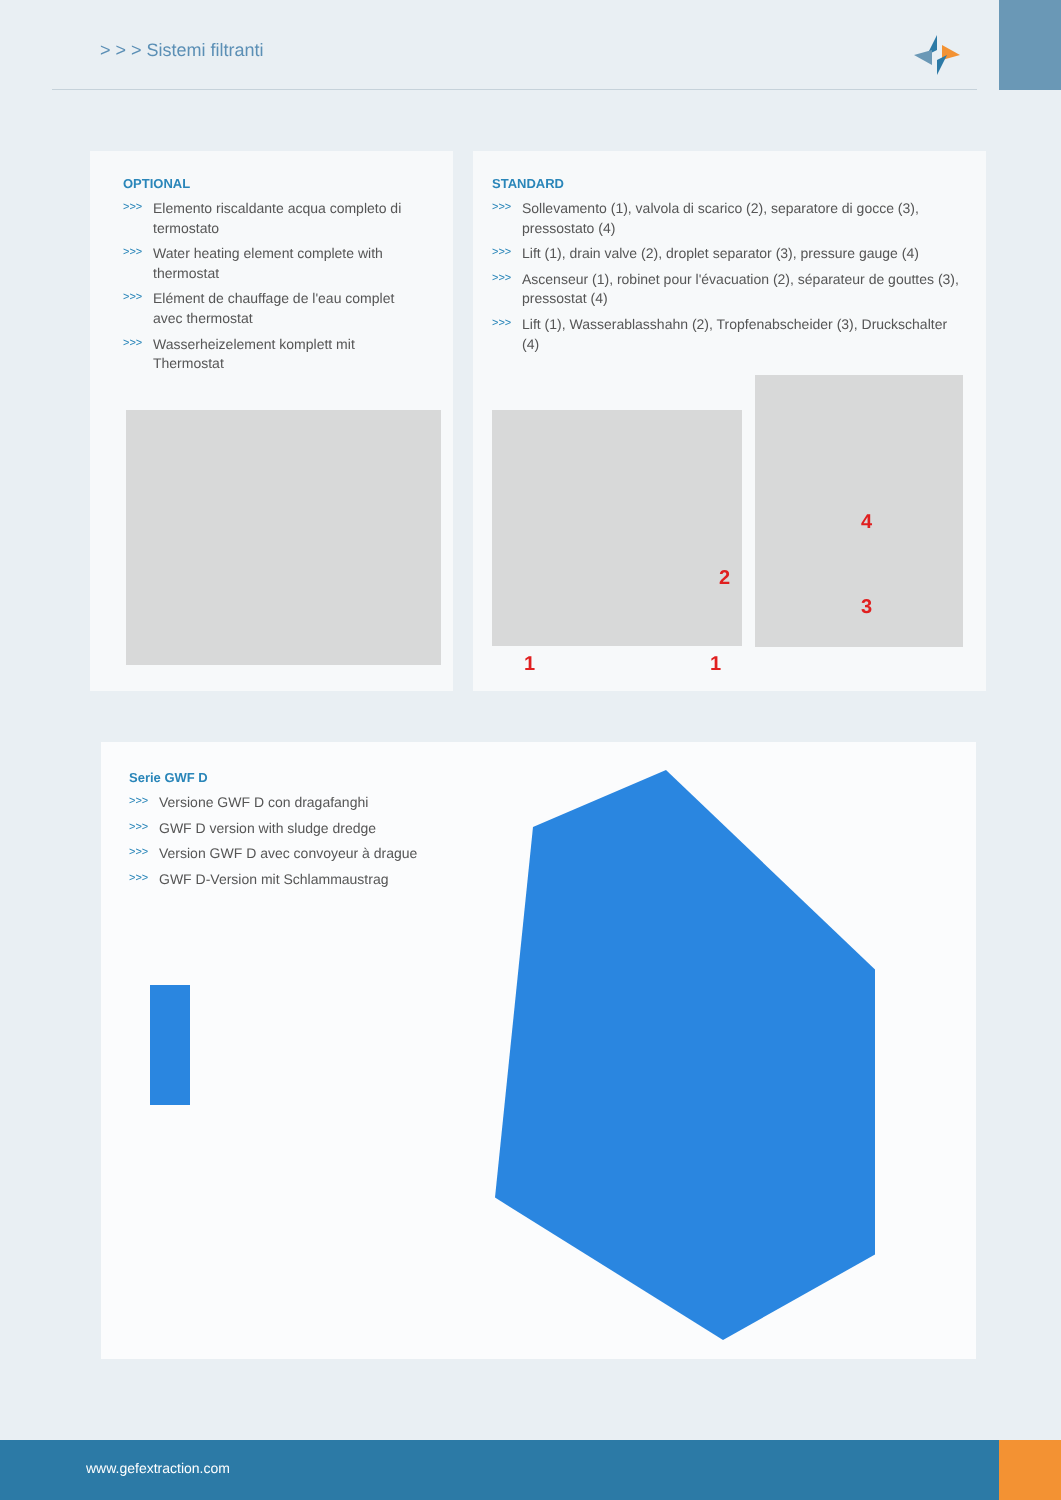> > > Sistemi filtranti
OPTIONAL
>>> Elemento riscaldante acqua completo di termostato
>>> Water heating element complete with thermostat
>>> Elément de chauffage de l'eau complet avec thermostat
>>> Wasserheizelement komplett mit Thermostat
STANDARD
>>> Sollevamento (1), valvola di scarico (2), separatore di gocce (3), pressostato (4)
>>> Lift (1), drain valve (2), droplet separator (3), pressure gauge (4)
>>> Ascenseur (1), robinet pour l'évacuation (2), séparateur de gouttes (3), pressostat (4)
>>> Lift (1), Wasserablasshahn (2), Tropfenabscheider (3), Druckschalter (4)
4
2
3
1 1
Serie GWF D
>>> Versione GWF D con dragafanghi
>>> GWF D version with sludge dredge
>>> Version GWF D avec convoyeur à drague
>>> GWF D-Version mit Schlammaustrag
www.gefextraction.com